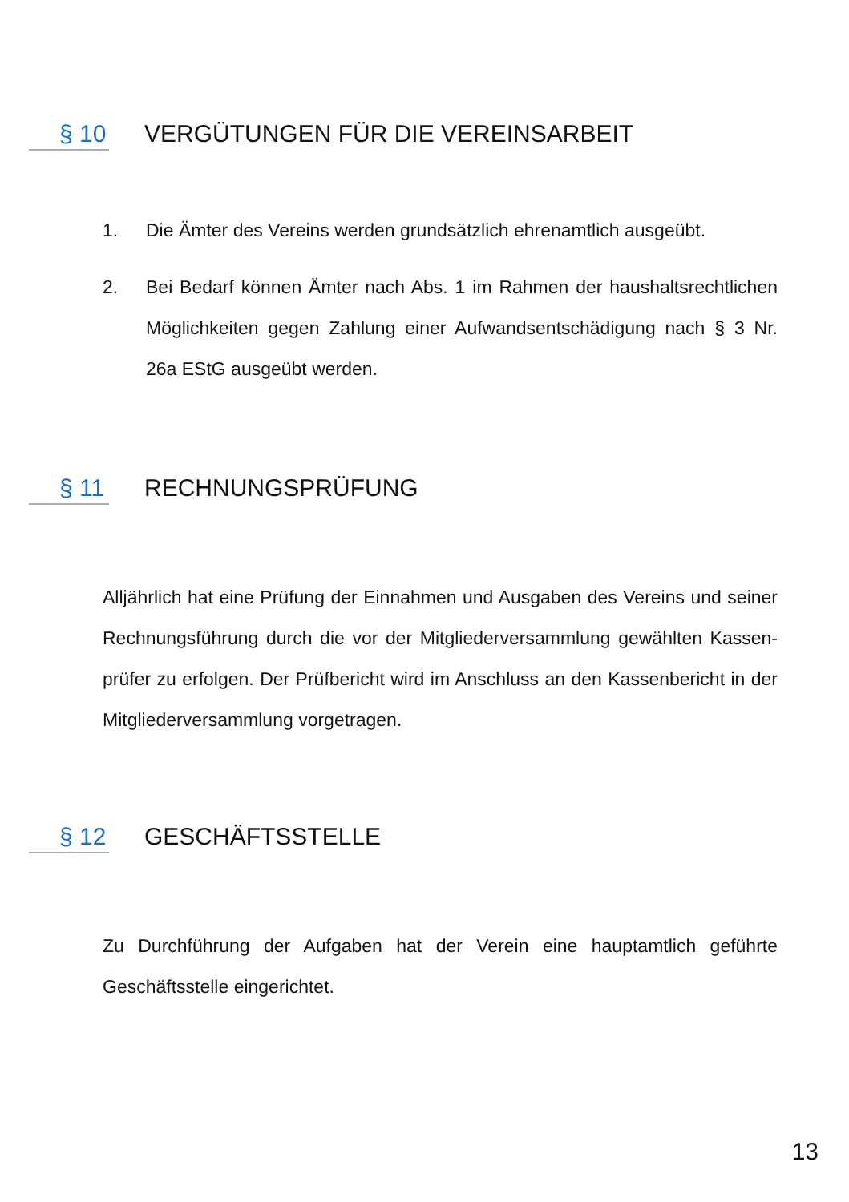§ 10 VERGÜTUNGEN FÜR DIE VEREINSARBEIT
1. Die Ämter des Vereins werden grundsätzlich ehrenamtlich ausgeübt.
2. Bei Bedarf können Ämter nach Abs. 1 im Rahmen der haushaltsrechtlichen Möglichkeiten gegen Zahlung einer Aufwandsentschädigung nach § 3 Nr. 26a EStG ausgeübt werden.
§ 11 RECHNUNGSPRÜFUNG
Alljährlich hat eine Prüfung der Einnahmen und Ausgaben des Vereins und seiner Rechnungsführung durch die vor der Mitgliederversammlung gewählten Kassen-prüfer zu erfolgen. Der Prüfbericht wird im Anschluss an den Kassenbericht in der Mitgliederversammlung vorgetragen.
§ 12 GESCHÄFTSSTELLE
Zu Durchführung der Aufgaben hat der Verein eine hauptamtlich geführte Geschäftsstelle eingerichtet.
13